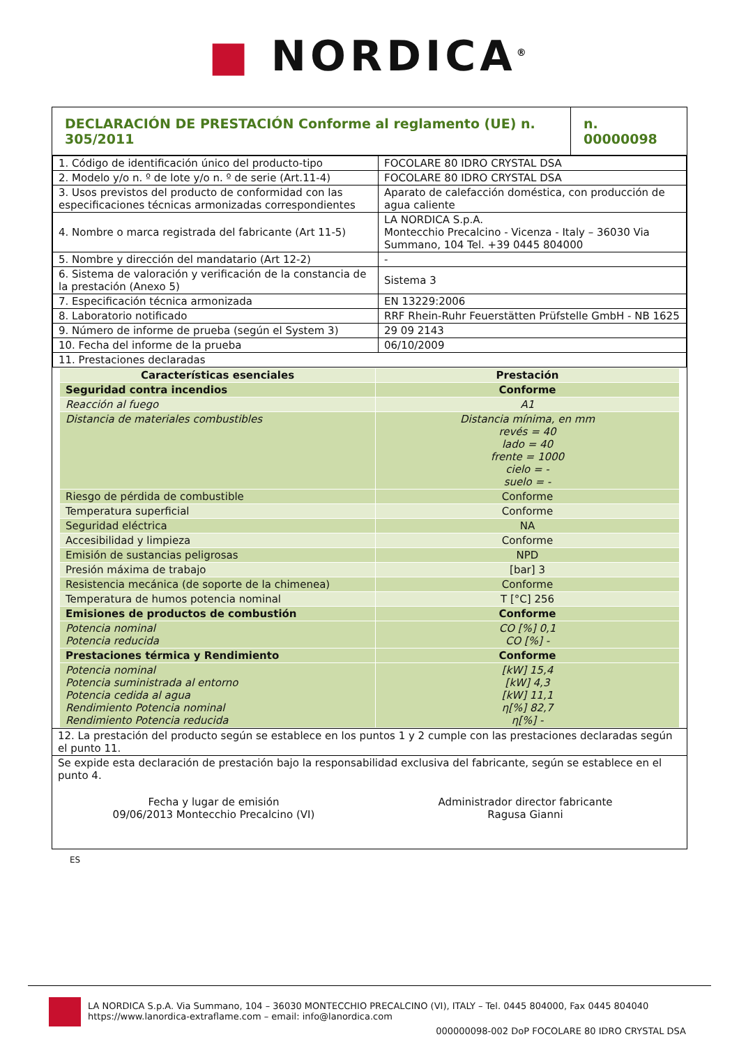■ NORDICA<sup>®</sup>
| DECLARACIÓN DE PRESTACIÓN Conforme al reglamento (UE) n. 305/2011 | n. 00000098 |
| 1. Código de identificación único del producto-tipo | FOCOLARE 80 IDRO CRYSTAL DSA |
| 2. Modelo y/o n. º de lote y/o n. º de serie (Art.11-4) | FOCOLARE 80 IDRO CRYSTAL DSA |
| 3. Usos previstos del producto de conformidad con las especificaciones técnicas armonizadas correspondientes | Aparato de calefacción doméstica, con producción de agua caliente |
| 4. Nombre o marca registrada del fabricante (Art 11-5) | LA NORDICA S.p.A. Montecchio Precalcino - Vicenza - Italy – 36030 Via Summano, 104 Tel. +39 0445 804000 |
| 5. Nombre y dirección del mandatario (Art 12-2) | - |
| 6. Sistema de valoración y verificación de la constancia de la prestación (Anexo 5) | Sistema 3 |
| 7. Especificación técnica armonizada | EN 13229:2006 |
| 8. Laboratorio notificado | RRF Rhein-Ruhr Feuerstätten Prüfstelle GmbH - NB 1625 |
| 9. Número de informe de prueba (según el System 3) | 29 09 2143 |
| 10. Fecha del informe de la prueba | 06/10/2009 |
| 11. Prestaciones declaradas | |
| Características esenciales | Prestación |
| --- | --- |
| Seguridad contra incendios | Conforme |
| Reacción al fuego | A1 |
| Distancia de materiales combustibles | Distancia mínima, en mm revés = 40 lado = 40 frente = 1000 cielo = - suelo = - |
| Riesgo de pérdida de combustible | Conforme |
| Temperatura superficial | Conforme |
| Seguridad eléctrica | NA |
| Accesibilidad y limpieza | Conforme |
| Emisión de sustancias peligrosas | NPD |
| Presión máxima de trabajo | [bar] 3 |
| Resistencia mecánica (de soporte de la chimenea) | Conforme |
| Temperatura de humos potencia nominal | T [°C] 256 |
| Emisiones de productos de combustión | Conforme |
| Potencia nominal Potencia reducida | CO [%] 0,1 CO [%] - |
| Prestaciones térmica y Rendimiento | Conforme |
| Potencia nominal Potencia suministrada al entorno Potencia cedida al agua Rendimiento Potencia nominal Rendimiento Potencia reducida | [kW] 15,4 [kW] 4,3 [kW] 11,1 η[%] 82,7 η[%] - |
12. La prestación del producto según se establece en los puntos 1 y 2 cumple con las prestaciones declaradas según el punto 11.
Se expide esta declaración de prestación bajo la responsabilidad exclusiva del fabricante, según se establece en el punto 4.
Fecha y lugar de emisión
09/06/2013 Montecchio Precalcino (VI)
Administrador director fabricante
Ragusa Gianni
ES
LA NORDICA S.p.A. Via Summano, 104 – 36030 MONTECCHIO PRECALCINO (VI), ITALY – Tel. 0445 804000, Fax 0445 804040
https://www.lanordica-extraflame.com – email: info@lanordica.com
000000098-002 DoP FOCOLARE 80 IDRO CRYSTAL DSA